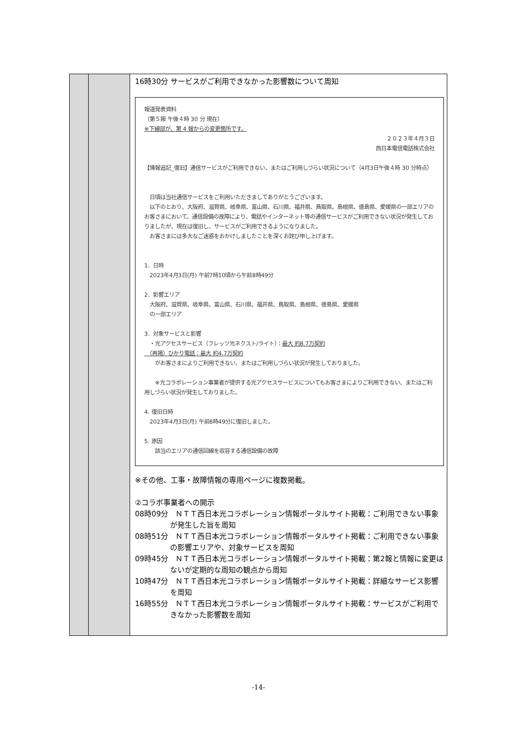| | | 16時30分 サービスがご利用できなかった影響数について周知 報道発表資料 （第５報 午後４時 30 分 現在） ※下線部が、第 4 報からの変更箇所です。 ２０２３年４月３日 西日本電信電話株式会社 【情報追記_復旧】通信サービスがご利用できない、またはご利用しづらい状況について（4月3日午後４時 30 分時点） 日頃は当社通信サービスをご利用いただきましてありがとうございます。 以下のとおり、大阪府、滋賀県、岐阜県、富山県、石川県、福井県、鳥取県、島根県、徳島県、愛媛県の一部エリアのお客さまにおいて、通信設備の故障により、電話やインターネット等の通信サービスがご利用できない状況が発生しておりましたが、現在は復旧し、サービスがご利用できるようになりました。 お客さまには多大なご迷惑をおかけしましたことを深くお詫び申し上げます。 1．日時 2023年4月3日(月) 午前7時10頃から午前8時49分 2．影響エリア 大阪府、滋賀県、岐阜県、富山県、石川県、福井県、鳥取県、島根県、徳島県、愛媛県 の一部エリア 3．対象サービスと影響 ・光アクセスサービス（フレッツ光ネクスト/ライト）： 最大 約8.7万契約 （再掲）ひかり電話：最大 約4.7万契約 がお客さまによりご利用できない、またはご利用しづらい状況が発生しておりました。 ※光コラボレーション事業者が提供する光アクセスサービスについてもお客さまによりご利用できない、またはご利用しづらい状況が発生しておりました。 4. 復旧日時 2023年4月3日(月) 午前8時49分に復旧しました。 5. 原因 該当のエリアの通信回線を収容する通信設備の故障 ※その他、工事・故障情報の専用ページに複数掲載。 ②コラボ事業者への開示 08時09分 ＮＴＴ西日本光コラボレーション情報ポータルサイト掲載：ご利用できない事象が発生した旨を周知 08時51分 ＮＴＴ西日本光コラボレーション情報ポータルサイト掲載：ご利用できない事象の影響エリアや、対象サービスを周知 09時45分 ＮＴＴ西日本光コラボレーション情報ポータルサイト掲載：第2報と情報に変更はないが定期的な周知の観点から周知 10時47分 ＮＴＴ西日本光コラボレーション情報ポータルサイト掲載：詳細なサービス影響を周知 16時55分 ＮＴＴ西日本光コラボレーション情報ポータルサイト掲載：サービスがご利用できなかった影響数を周知 |
-14-